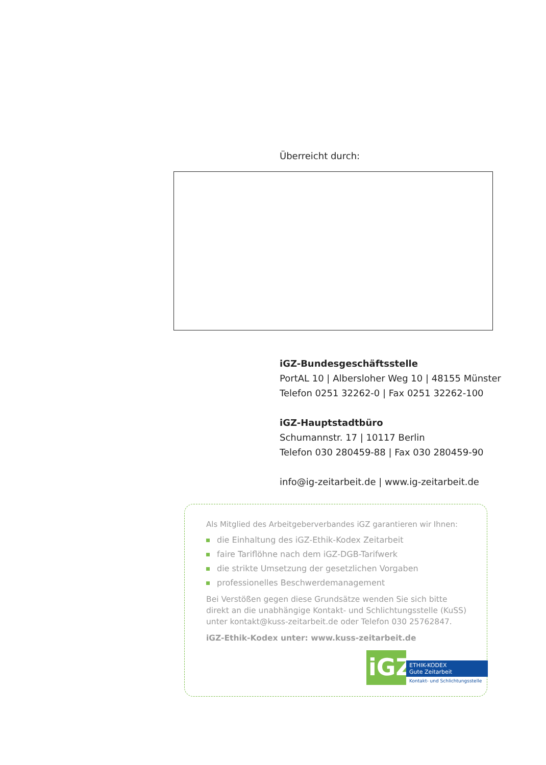Überreicht durch:
iGZ-Bundesgeschäftsstelle
PortAL 10 | Albersloher Weg 10 | 48155 Münster
Telefon 0251 32262-0 | Fax 0251 32262-100
iGZ-Hauptstadtbüro
Schumannstr. 17 | 10117 Berlin
Telefon 030 280459-88 | Fax 030 280459-90
info@ig-zeitarbeit.de | www.ig-zeitarbeit.de
Als Mitglied des Arbeitgeberverbandes iGZ garantieren wir Ihnen:
die Einhaltung des iGZ-Ethik-Kodex Zeitarbeit
faire Tariflöhne nach dem iGZ-DGB-Tarifwerk
die strikte Umsetzung der gesetzlichen Vorgaben
professionelles Beschwerdemanagement
Bei Verstößen gegen diese Grundsätze wenden Sie sich bitte direkt an die unabhängige Kontakt- und Schlichtungsstelle (KuSS) unter kontakt@kuss-zeitarbeit.de oder Telefon 030 25762847.
iGZ-Ethik-Kodex unter: www.kuss-zeitarbeit.de
iGZ
ETHIK-KODEX
Gute Zeitarbeit
Kontakt- und Schlichtungsstelle